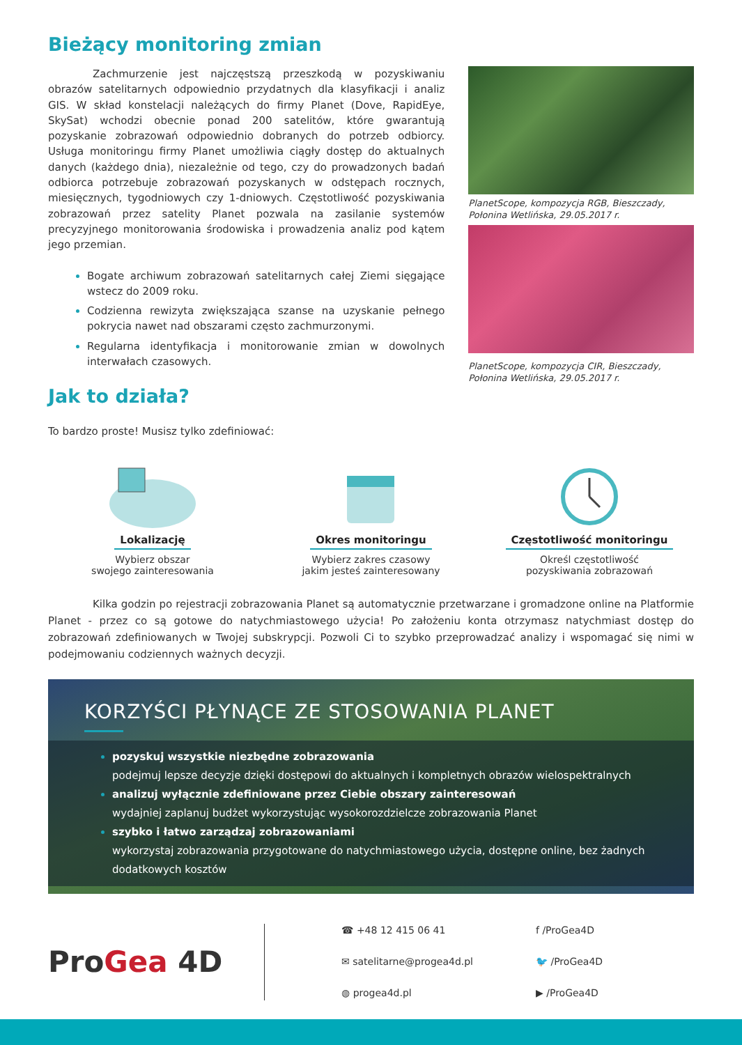Bieżący monitoring zmian
Zachmurzenie jest najczęstszą przeszkodą w pozyskiwaniu obrazów satelitarnych odpowiednio przydatnych dla klasyfikacji i analiz GIS. W skład konstelacji należących do firmy Planet (Dove, RapidEye, SkySat) wchodzi obecnie ponad 200 satelitów, które gwarantują pozyskanie zobrazowań odpowiednio dobranych do potrzeb odbiorcy. Usługa monitoringu firmy Planet umożliwia ciągły dostęp do aktualnych danych (każdego dnia), niezależnie od tego, czy do prowadzonych badań odbiorca potrzebuje zobrazowań pozyskanych w odstępach rocznych, miesięcznych, tygodniowych czy 1-dniowych. Częstotliwość pozyskiwania zobrazowań przez satelity Planet pozwala na zasilanie systemów precyzyjnego monitorowania środowiska i prowadzenia analiz pod kątem jego przemian.
Bogate archiwum zobrazowań satelitarnych całej Ziemi sięgające wstecz do 2009 roku.
Codzienna rewizyta zwiększająca szanse na uzyskanie pełnego pokrycia nawet nad obszarami często zachmurzonymi.
Regularna identyfikacja i monitorowanie zmian w dowolnych interwałach czasowych.
PlanetScope, kompozycja RGB, Bieszczady, Połonina Wetlińska, 29.05.2017 r.
PlanetScope, kompozycja CIR, Bieszczady, Połonina Wetlińska, 29.05.2017 r.
Jak to działa?
To bardzo proste! Musisz tylko zdefiniować:
Lokalizację
Wybierz obszar
swojego zainteresowania
Okres monitoringu
Wybierz zakres czasowy
jakim jesteś zainteresowany
Częstotliwość monitoringu
Określ częstotliwość
pozyskiwania zobrazowań
Kilka godzin po rejestracji zobrazowania Planet są automatycznie przetwarzane i gromadzone online na Platformie Planet - przez co są gotowe do natychmiastowego użycia! Po założeniu konta otrzymasz natychmiast dostęp do zobrazowań zdefiniowanych w Twojej subskrypcji. Pozwoli Ci to szybko przeprowadzać analizy i wspomagać się nimi w podejmowaniu codziennych ważnych decyzji.
KORZYŚCI PŁYNĄCE ZE STOSOWANIA PLANET
pozyskuj wszystkie niezbędne zobrazowania
podejmuj lepsze decyzje dzięki dostępowi do aktualnych i kompletnych obrazów wielospektralnych
analizuj wyłącznie zdefiniowane przez Ciebie obszary zainteresowań
wydajniej zaplanuj budżet wykorzystując wysokorozdzielcze zobrazowania Planet
szybko i łatwo zarządzaj zobrazowaniami
wykorzystaj zobrazowania przygotowane do natychmiastowego użycia, dostępne online, bez żadnych dodatkowych kosztów
ProGea 4D
☎ +48 12 415 06 41
✉ satelitarne@progea4d.pl
◍ progea4d.pl
f /ProGea4D
🐦 /ProGea4D
▶ /ProGea4D